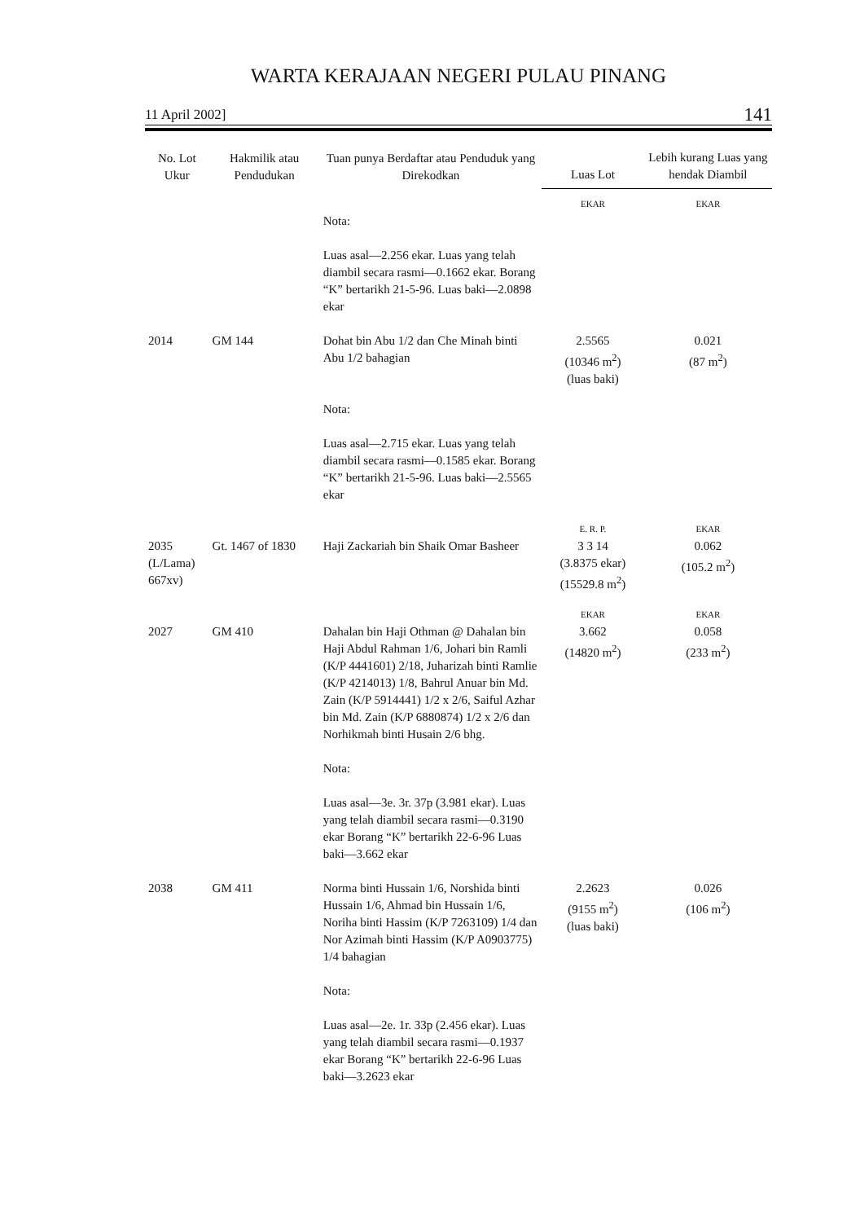WARTA KERAJAAN NEGERI PULAU PINANG
11 April 2002] 141
| No. Lot Ukur | Hakmilik atau Pendudukan | Tuan punya Berdaftar atau Penduduk yang Direkodkan | Luas Lot | Lebih kurang Luas yang hendak Diambil |
| --- | --- | --- | --- | --- |
| | | | EKAR | EKAR |
| | | Nota: Luas asal—2.256 ekar. Luas yang telah diambil secara rasmi—0.1662 ekar. Borang “K” bertarikh 21-5-96. Luas baki—2.0898 ekar | | |
| 2014 | GM 144 | Dohat bin Abu 1/2 dan Che Minah binti Abu 1/2 bahagian Nota: Luas asal—2.715 ekar. Luas yang telah diambil secara rasmi—0.1585 ekar. Borang “K” bertarikh 21-5-96. Luas baki—2.5565 ekar | 2.5565 (10346 m<sup>2</sup>) (luas baki) | 0.021 (87 m<sup>2</sup>) |
| | | | E. R. P. | EKAR |
| 2035 (L/Lama) 667xv) | Gt. 1467 of 1830 | Haji Zackariah bin Shaik Omar Basheer | 3 3 14 (3.8375 ekar) (15529.8 m<sup>2</sup>) | 0.062 (105.2 m<sup>2</sup>) |
| | | | EKAR | EKAR |
| 2027 | GM 410 | Dahalan bin Haji Othman @ Dahalan bin Haji Abdul Rahman 1/6, Johari bin Ramli (K/P 4441601) 2/18, Juharizah binti Ramlie (K/P 4214013) 1/8, Bahrul Anuar bin Md. Zain (K/P 5914441) 1/2 x 2/6, Saiful Azhar bin Md. Zain (K/P 6880874) 1/2 x 2/6 dan Norhikmah binti Husain 2/6 bhg. Nota: Luas asal—3e. 3r. 37p (3.981 ekar). Luas yang telah diambil secara rasmi—0.3190 ekar Borang “K” bertarikh 22-6-96 Luas baki—3.662 ekar | 3.662 (14820 m<sup>2</sup>) | 0.058 (233 m<sup>2</sup>) |
| 2038 | GM 411 | Norma binti Hussain 1/6, Norshida binti Hussain 1/6, Ahmad bin Hussain 1/6, Noriha binti Hassim (K/P 7263109) 1/4 dan Nor Azimah binti Hassim (K/P A0903775) 1/4 bahagian Nota: Luas asal—2e. 1r. 33p (2.456 ekar). Luas yang telah diambil secara rasmi—0.1937 ekar Borang “K” bertarikh 22-6-96 Luas baki—3.2623 ekar | 2.2623 (9155 m<sup>2</sup>) (luas baki) | 0.026 (106 m<sup>2</sup>) |